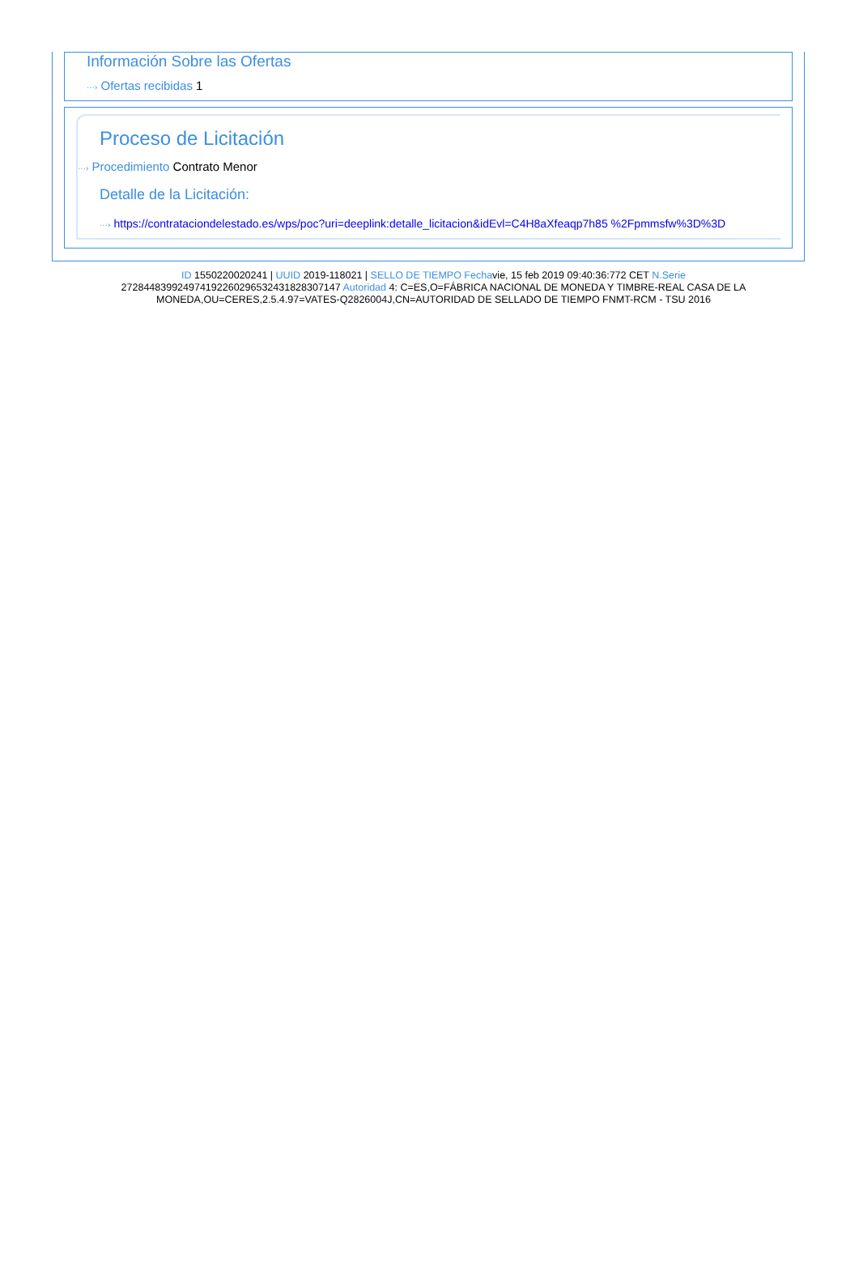Información Sobre las Ofertas
···› Ofertas recibidas 1
Proceso de Licitación
···› Procedimiento Contrato Menor
Detalle de la Licitación:
···› https://contrataciondelestado.es/wps/poc?uri=deeplink:detalle_licitacion&idEvl=C4H8aXfeaqp7h85 %2Fpmmsfw%3D%3D
ID 1550220020241 | UUID 2019-118021 | SELLO DE TIEMPO Fechavie, 15 feb 2019 09:40:36:772 CET N.Serie 272844839924974192260296532431828307147 Autoridad 4: C=ES,O=FÁBRICA NACIONAL DE MONEDA Y TIMBRE-REAL CASA DE LA MONEDA,OU=CERES,2.5.4.97=VATES-Q2826004J,CN=AUTORIDAD DE SELLADO DE TIEMPO FNMT-RCM - TSU 2016